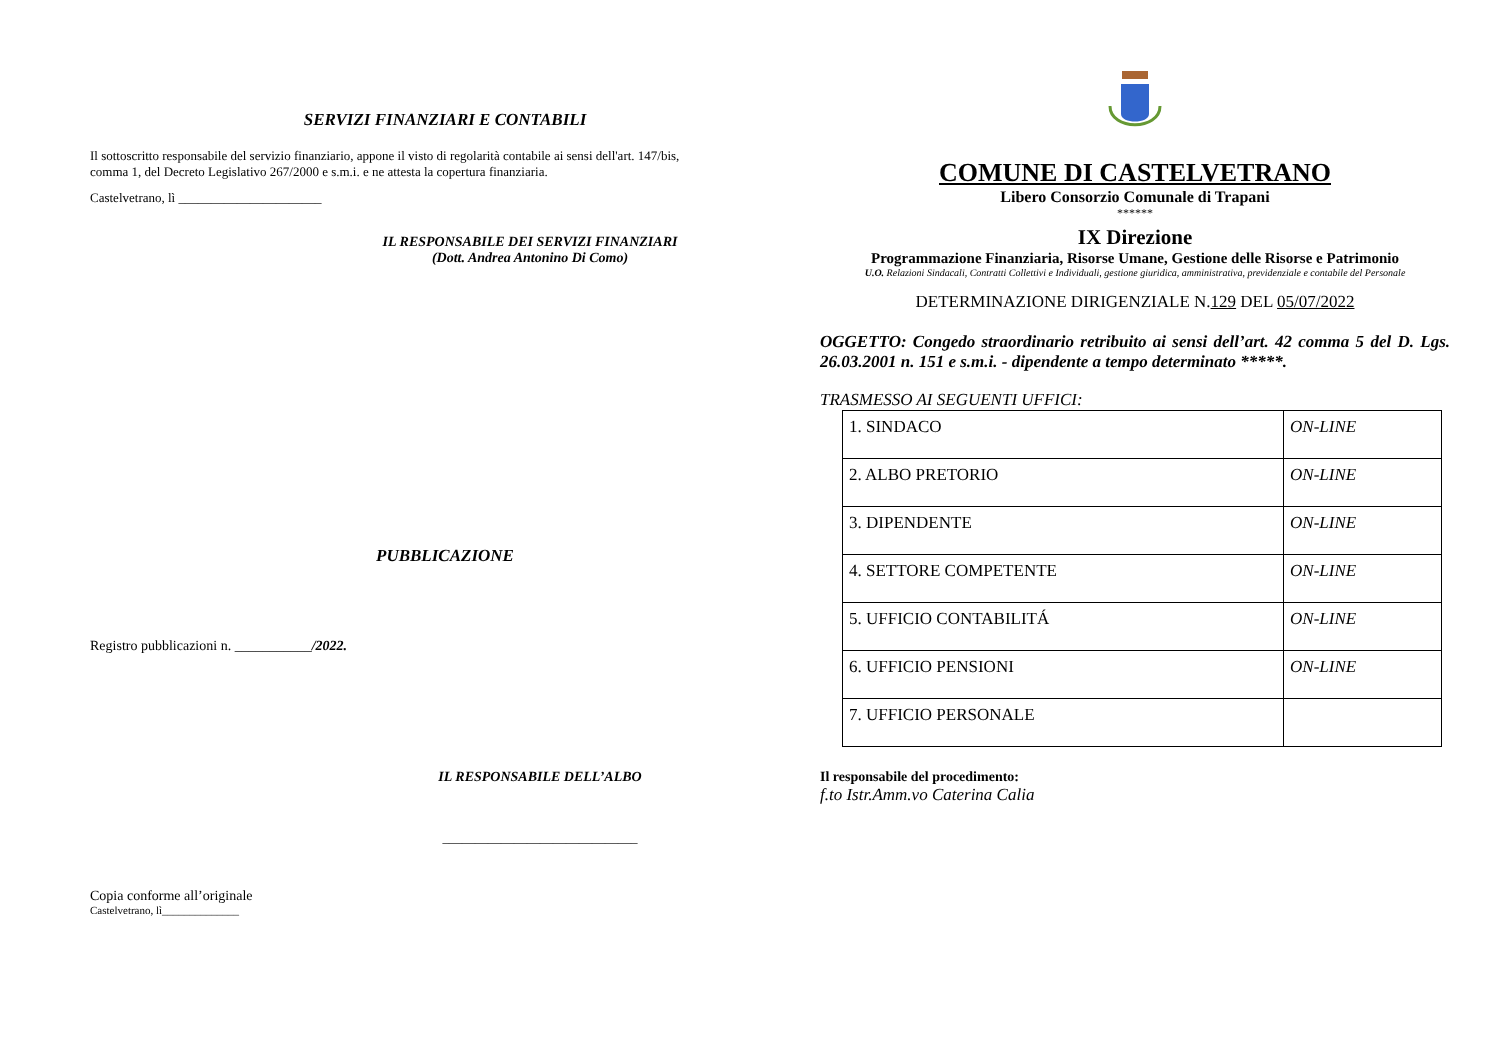SERVIZI FINANZIARI E CONTABILI
Il sottoscritto responsabile del servizio finanziario, appone il visto di regolarità contabile ai sensi dell'art. 147/bis, comma 1, del Decreto Legislativo 267/2000 e s.m.i. e ne attesta la copertura finanziaria.
Castelvetrano, lì ______________________
IL RESPONSABILE DEI SERVIZI FINANZIARI
(Dott. Andrea Antonino Di Como)
PUBBLICAZIONE
Registro pubblicazioni n. ___________/2022.
IL RESPONSABILE DELL’ALBO
______________________________
Copia conforme all’originale
Castelvetrano, lì______________
COMUNE DI CASTELVETRANO
Libero Consorzio Comunale di Trapani
******
IX Direzione
Programmazione Finanziaria, Risorse Umane, Gestione delle Risorse e Patrimonio
U.O. Relazioni Sindacali, Contratti Collettivi e Individuali, gestione giuridica, amministrativa, previdenziale e contabile del Personale
DETERMINAZIONE DIRIGENZIALE N.129 DEL 05/07/2022
OGGETTO: Congedo straordinario retribuito ai sensi dell’art. 42 comma 5 del D. Lgs. 26.03.2001 n. 151 e s.m.i. - dipendente a tempo determinato *****.
TRASMESSO AI SEGUENTI UFFICI:
| 1. SINDACO | ON-LINE |
| 2. ALBO PRETORIO | ON-LINE |
| 3. DIPENDENTE | ON-LINE |
| 4. SETTORE COMPETENTE | ON-LINE |
| 5. UFFICIO CONTABILITÁ | ON-LINE |
| 6. UFFICIO PENSIONI | ON-LINE |
| 7. UFFICIO PERSONALE | |
Il responsabile del procedimento:
f.to Istr.Amm.vo Caterina Calia